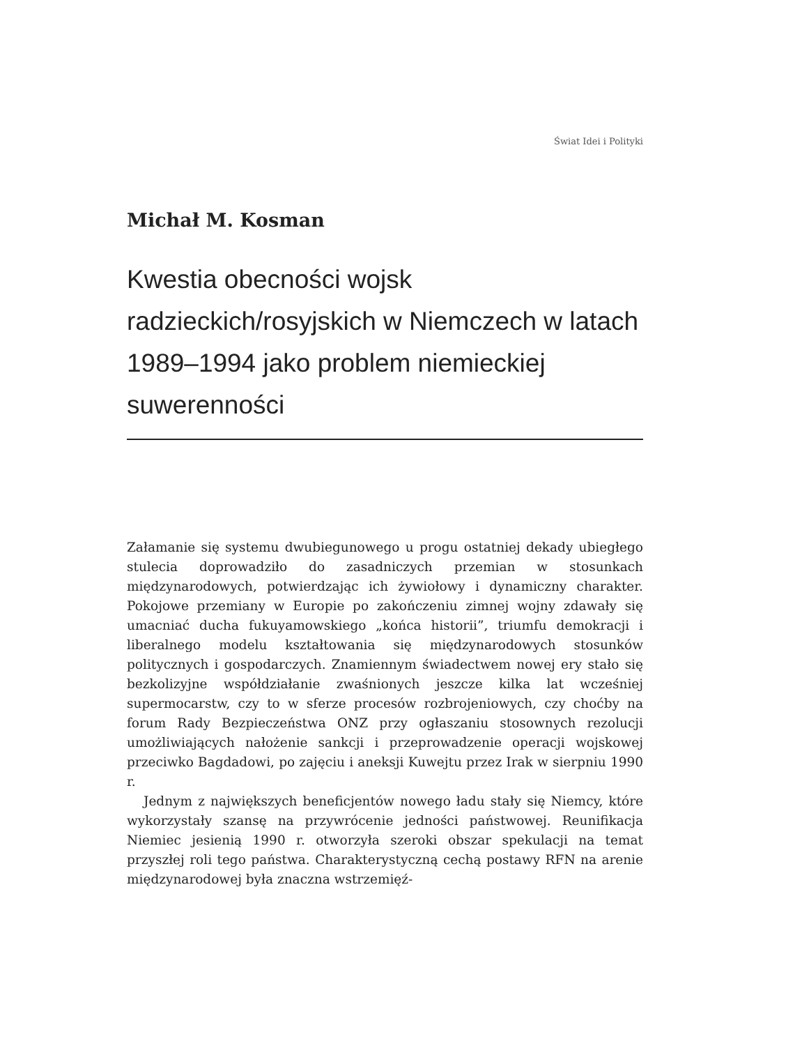Świat Idei i Polityki
Michał M. Kosman
Kwestia obecności wojsk radzieckich/rosyjskich w Niemczech w latach 1989–1994 jako problem niemieckiej suwerenności
Załamanie się systemu dwubiegunowego u progu ostatniej dekady ubiegłego stulecia doprowadziło do zasadniczych przemian w stosunkach międzynarodowych, potwierdzając ich żywiołowy i dynamiczny charakter. Pokojowe przemiany w Europie po zakończeniu zimnej wojny zdawały się umacniać ducha fukuyamowskiego „końca historii”, triumfu demokracji i liberalnego modelu kształtowania się międzynarodowych stosunków politycznych i gospodarczych. Znamiennym świadectwem nowej ery stało się bezkolizyjne współdziałanie zwaśnionych jeszcze kilka lat wcześniej supermocarstw, czy to w sferze procesów rozbrojeniowych, czy choćby na forum Rady Bezpieczeństwa ONZ przy ogłaszaniu stosownych rezolucji umożliwiających nałożenie sankcji i przeprowadzenie operacji wojskowej przeciwko Bagdadowi, po zajęciu i aneksji Kuwejtu przez Irak w sierpniu 1990 r.
Jednym z największych beneficjentów nowego ładu stały się Niemcy, które wykorzystały szansę na przywrócenie jedności państwowej. Reunifikacja Niemiec jesienią 1990 r. otworzyła szeroki obszar spekulacji na temat przyszłej roli tego państwa. Charakterystyczną cechą postawy RFN na arenie międzynarodowej była znaczna wstrzemięź-